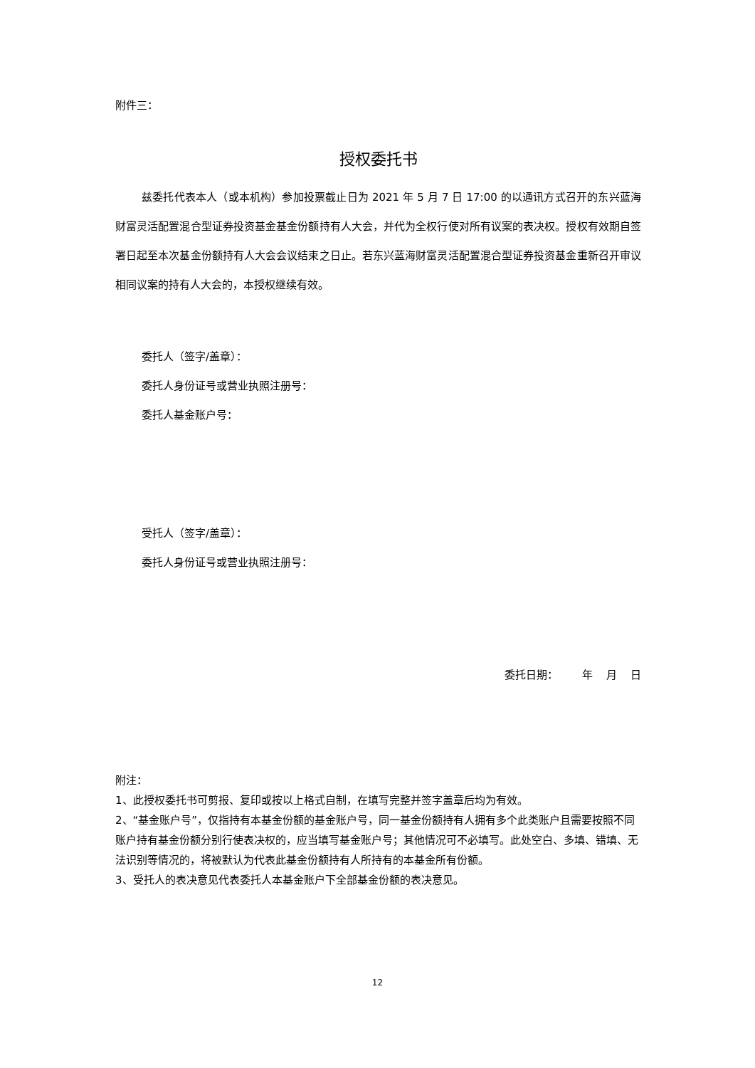附件三：
授权委托书
兹委托代表本人（或本机构）参加投票截止日为 2021 年 5 月 7 日 17:00 的以通讯方式召开的东兴蓝海财富灵活配置混合型证券投资基金基金份额持有人大会，并代为全权行使对所有议案的表决权。授权有效期自签署日起至本次基金份额持有人大会会议结束之日止。若东兴蓝海财富灵活配置混合型证券投资基金重新召开审议相同议案的持有人大会的，本授权继续有效。
委托人（签字/盖章）：
委托人身份证号或营业执照注册号：
委托人基金账户号：
受托人（签字/盖章）：
委托人身份证号或营业执照注册号：
委托日期： 年 月 日
附注：
1、此授权委托书可剪报、复印或按以上格式自制，在填写完整并签字盖章后均为有效。
2、“基金账户号”，仅指持有本基金份额的基金账户号，同一基金份额持有人拥有多个此类账户且需要按照不同账户持有基金份额分别行使表决权的，应当填写基金账户号；其他情况可不必填写。此处空白、多填、错填、无法识别等情况的，将被默认为代表此基金份额持有人所持有的本基金所有份额。
3、受托人的表决意见代表委托人本基金账户下全部基金份额的表决意见。
12